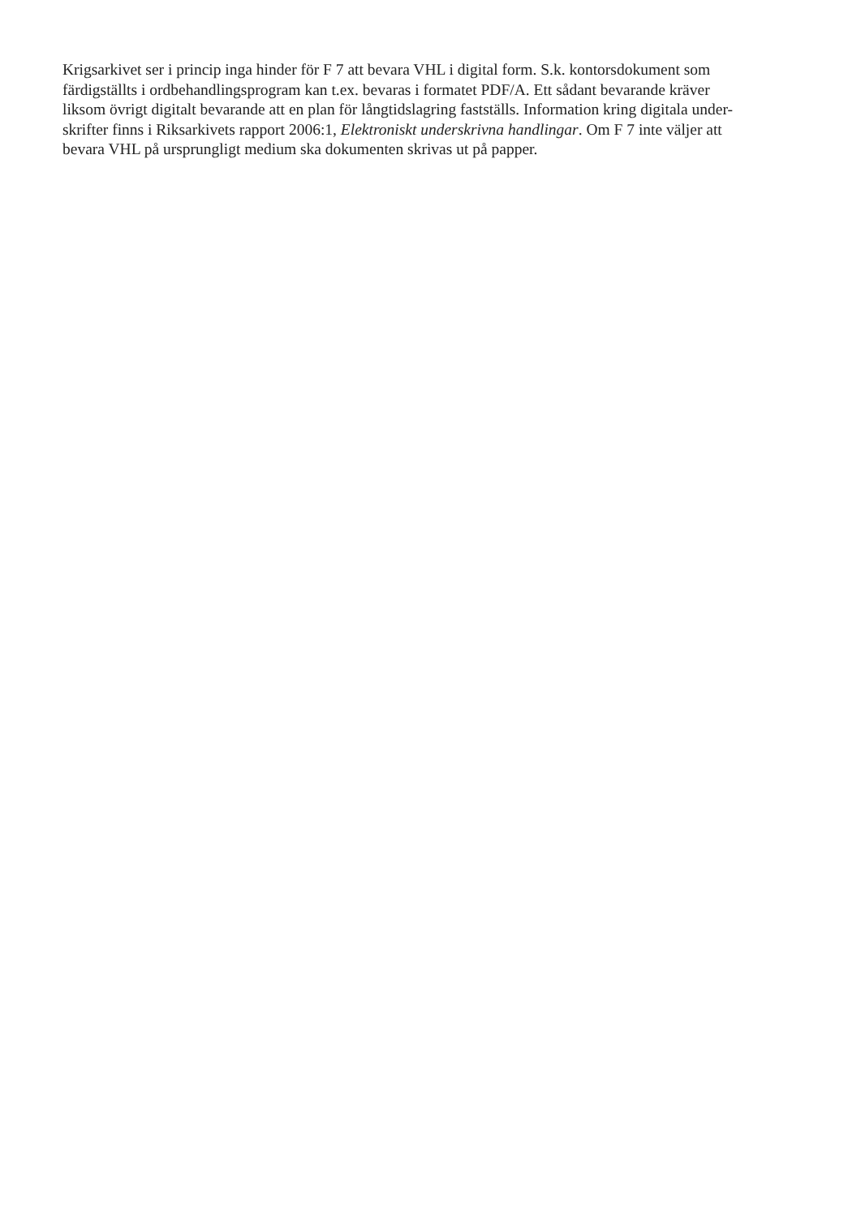Krigsarkivet ser i princip inga hinder för F 7 att bevara VHL i digital form. S.k. kontorsdokument som
färdigställts i ordbehandlingsprogram kan t.ex. bevaras i formatet PDF/A. Ett sådant bevarande kräver
liksom övrigt digitalt bevarande att en plan för långtidslagring fastställs. Information kring digitala under-
skrifter finns i Riksarkivets rapport 2006:1, Elektroniskt underskrivna handlingar. Om F 7 inte väljer att
bevara VHL på ursprungligt medium ska dokumenten skrivas ut på papper.